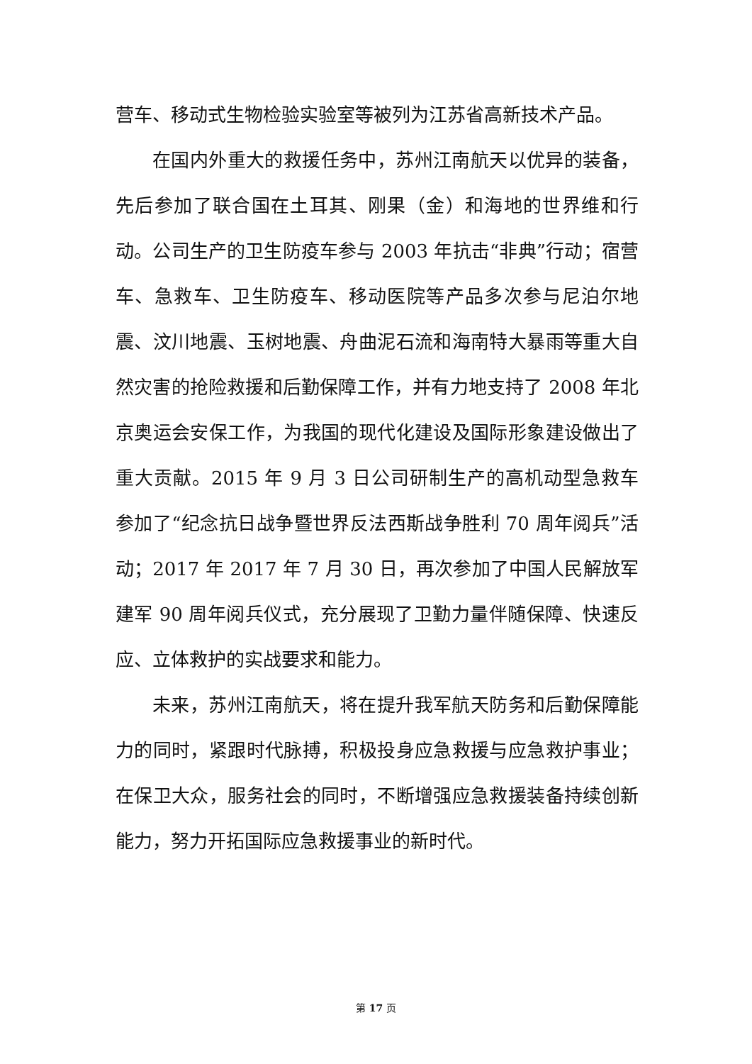营车、移动式生物检验实验室等被列为江苏省高新技术产品。
在国内外重大的救援任务中，苏州江南航天以优异的装备，先后参加了联合国在土耳其、刚果（金）和海地的世界维和行动。公司生产的卫生防疫车参与 2003 年抗击“非典”行动；宿营车、急救车、卫生防疫车、移动医院等产品多次参与尼泊尔地震、汶川地震、玉树地震、舟曲泥石流和海南特大暴雨等重大自然灾害的抢险救援和后勤保障工作，并有力地支持了 2008 年北京奥运会安保工作，为我国的现代化建设及国际形象建设做出了重大贡献。2015 年 9 月 3 日公司研制生产的高机动型急救车参加了“纪念抗日战争暨世界反法西斯战争胜利 70 周年阅兵”活动；2017 年 2017 年 7 月 30 日，再次参加了中国人民解放军建军 90 周年阅兵仪式，充分展现了卫勤力量伴随保障、快速反应、立体救护的实战要求和能力。
未来，苏州江南航天，将在提升我军航天防务和后勤保障能力的同时，紧跟时代脉搏，积极投身应急救援与应急救护事业；在保卫大众，服务社会的同时，不断增强应急救援装备持续创新能力，努力开拓国际应急救援事业的新时代。
第 17 页